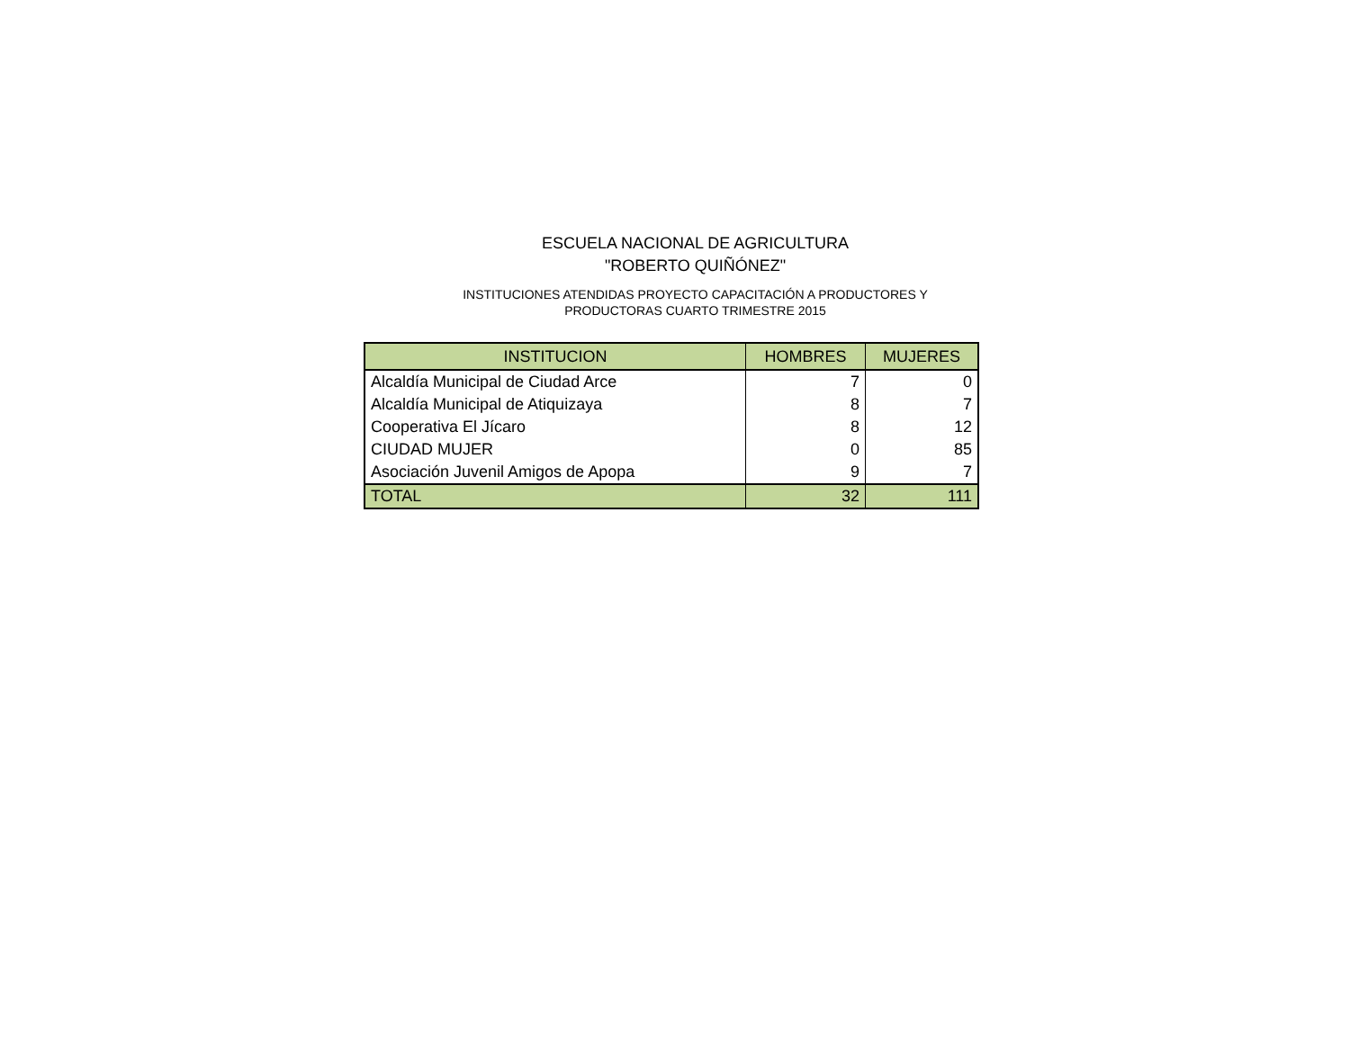ESCUELA NACIONAL DE AGRICULTURA
"ROBERTO QUIÑÓNEZ"
INSTITUCIONES ATENDIDAS PROYECTO CAPACITACIÓN A PRODUCTORES Y
PRODUCTORAS CUARTO TRIMESTRE 2015
| INSTITUCION | HOMBRES | MUJERES |
| --- | --- | --- |
| Alcaldía Municipal de Ciudad Arce | 7 | 0 |
| Alcaldía Municipal de Atiquizaya | 8 | 7 |
| Cooperativa El Jícaro | 8 | 12 |
| CIUDAD MUJER | 0 | 85 |
| Asociación Juvenil Amigos de Apopa | 9 | 7 |
| TOTAL | 32 | 111 |